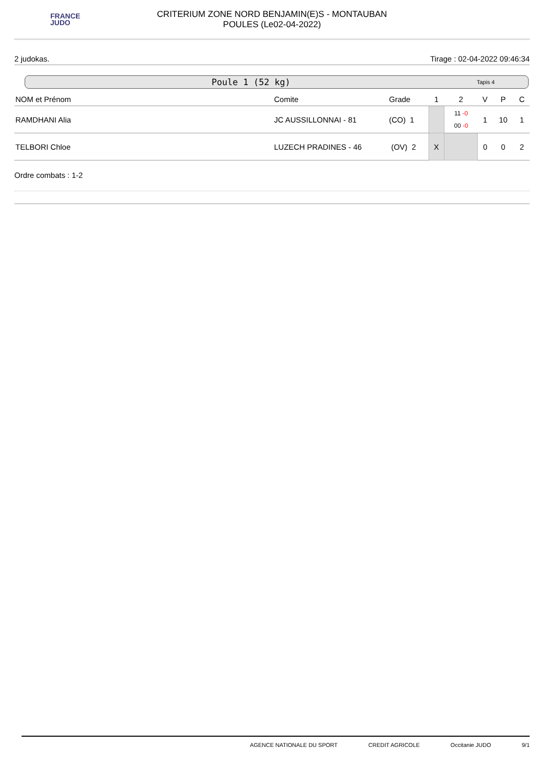FRANCE
JUDO
CRITERIUM ZONE NORD BENJAMIN(E)S - MONTAUBAN
POULES (Le02-04-2022)
2 judokas. Tirage : 02-04-2022 09:46:34
Poule 1 (52 kg) Tapis 4
| NOM et Prénom | Comite | Grade | 1 | 2 | V | P | C |
| --- | --- | --- | --- | --- | --- | --- | --- |
| RAMDHANI Alia | JC AUSSILLONNAI - 81 | (CO) 1 | | 11 -0 00 -0 | 1 | 10 | 1 |
| TELBORI Chloe | LUZECH PRADINES - 46 | (OV) 2 | X | | 0 | 0 | 2 |
Ordre combats : 1-2
AGENCE NATIONALE DU SPORT CREDIT AGRICOLE Occitanie JUDO 9/1